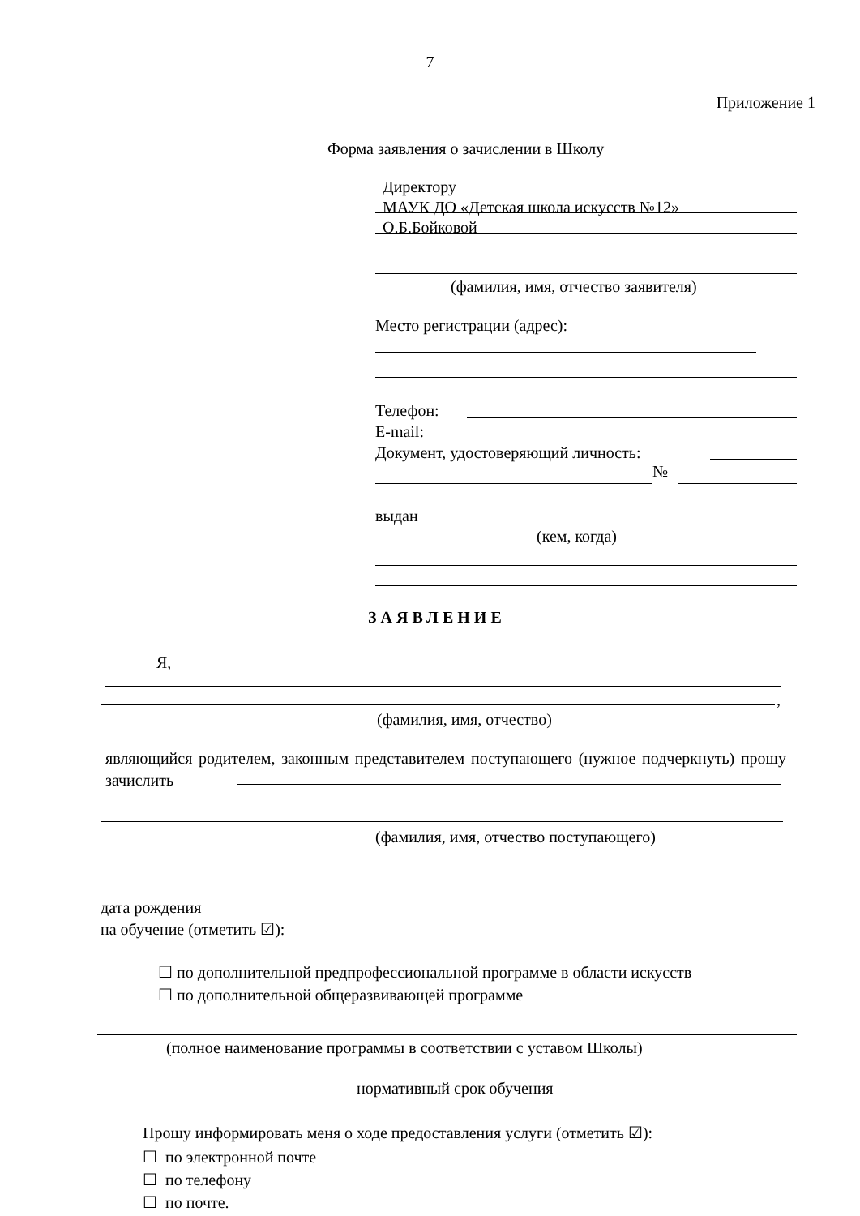7
Приложение 1
Форма заявления о зачислении в Школу
Директору
МАУК ДО «Детская школа искусств №12»
О.Б.Бойковой
(фамилия, имя, отчество заявителя)
Место регистрации (адрес):
Телефон:
E-mail:
Документ, удостоверяющий личность:
№
выдан
(кем, когда)
ЗАЯВЛЕНИЕ
Я,
,
(фамилия, имя, отчество)
являющийся родителем, законным представителем поступающего (нужное подчеркнуть) прошу зачислить
(фамилия, имя, отчество поступающего)
дата рождения
на обучение (отметить ☑):
☐ по дополнительной предпрофессиональной программе в области искусств
☐ по дополнительной общеразвивающей программе
(полное наименование программы в соответствии с уставом Школы)
нормативный срок обучения
Прошу информировать меня о ходе предоставления услуги (отметить ☑):
☐ по электронной почте
☐ по телефону
☐ по почте.